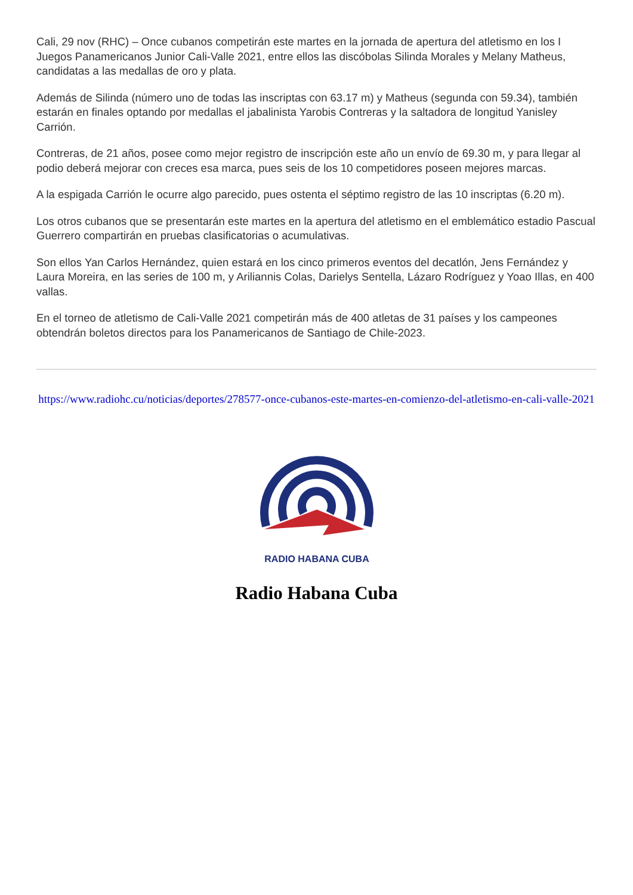Cali, 29 nov (RHC) – Once cubanos competirán este martes en la jornada de apertura del atletismo en los I Juegos Panamericanos Junior Cali-Valle 2021, entre ellos las discóbolas Silinda Morales y Melany Matheus, candidatas a las medallas de oro y plata.
Además de Silinda (número uno de todas las inscriptas con 63.17 m) y Matheus (segunda con 59.34), también estarán en finales optando por medallas el jabalinista Yarobis Contreras y la saltadora de longitud Yanisley Carrión.
Contreras, de 21 años, posee como mejor registro de inscripción este año un envío de 69.30 m, y para llegar al podio deberá mejorar con creces esa marca, pues seis de los 10 competidores poseen mejores marcas.
A la espigada Carrión le ocurre algo parecido, pues ostenta el séptimo registro de las 10 inscriptas (6.20 m).
Los otros cubanos que se presentarán este martes en la apertura del atletismo en el emblemático estadio Pascual Guerrero compartirán en pruebas clasificatorias o acumulativas.
Son ellos Yan Carlos Hernández, quien estará en los cinco primeros eventos del decatlón, Jens Fernández y Laura Moreira, en las series de 100 m, y Ariliannis Colas, Darielys Sentella, Lázaro Rodríguez y Yoao Illas, en 400 vallas.
En el torneo de atletismo de Cali-Valle 2021 competirán más de 400 atletas de 31 países y los campeones obtendrán boletos directos para los Panamericanos de Santiago de Chile-2023.
https://www.radiohc.cu/noticias/deportes/278577-once-cubanos-este-martes-en-comienzo-del-atletismo-en-cali-valle-2021
RADIO HABANA CUBA
Radio Habana Cuba